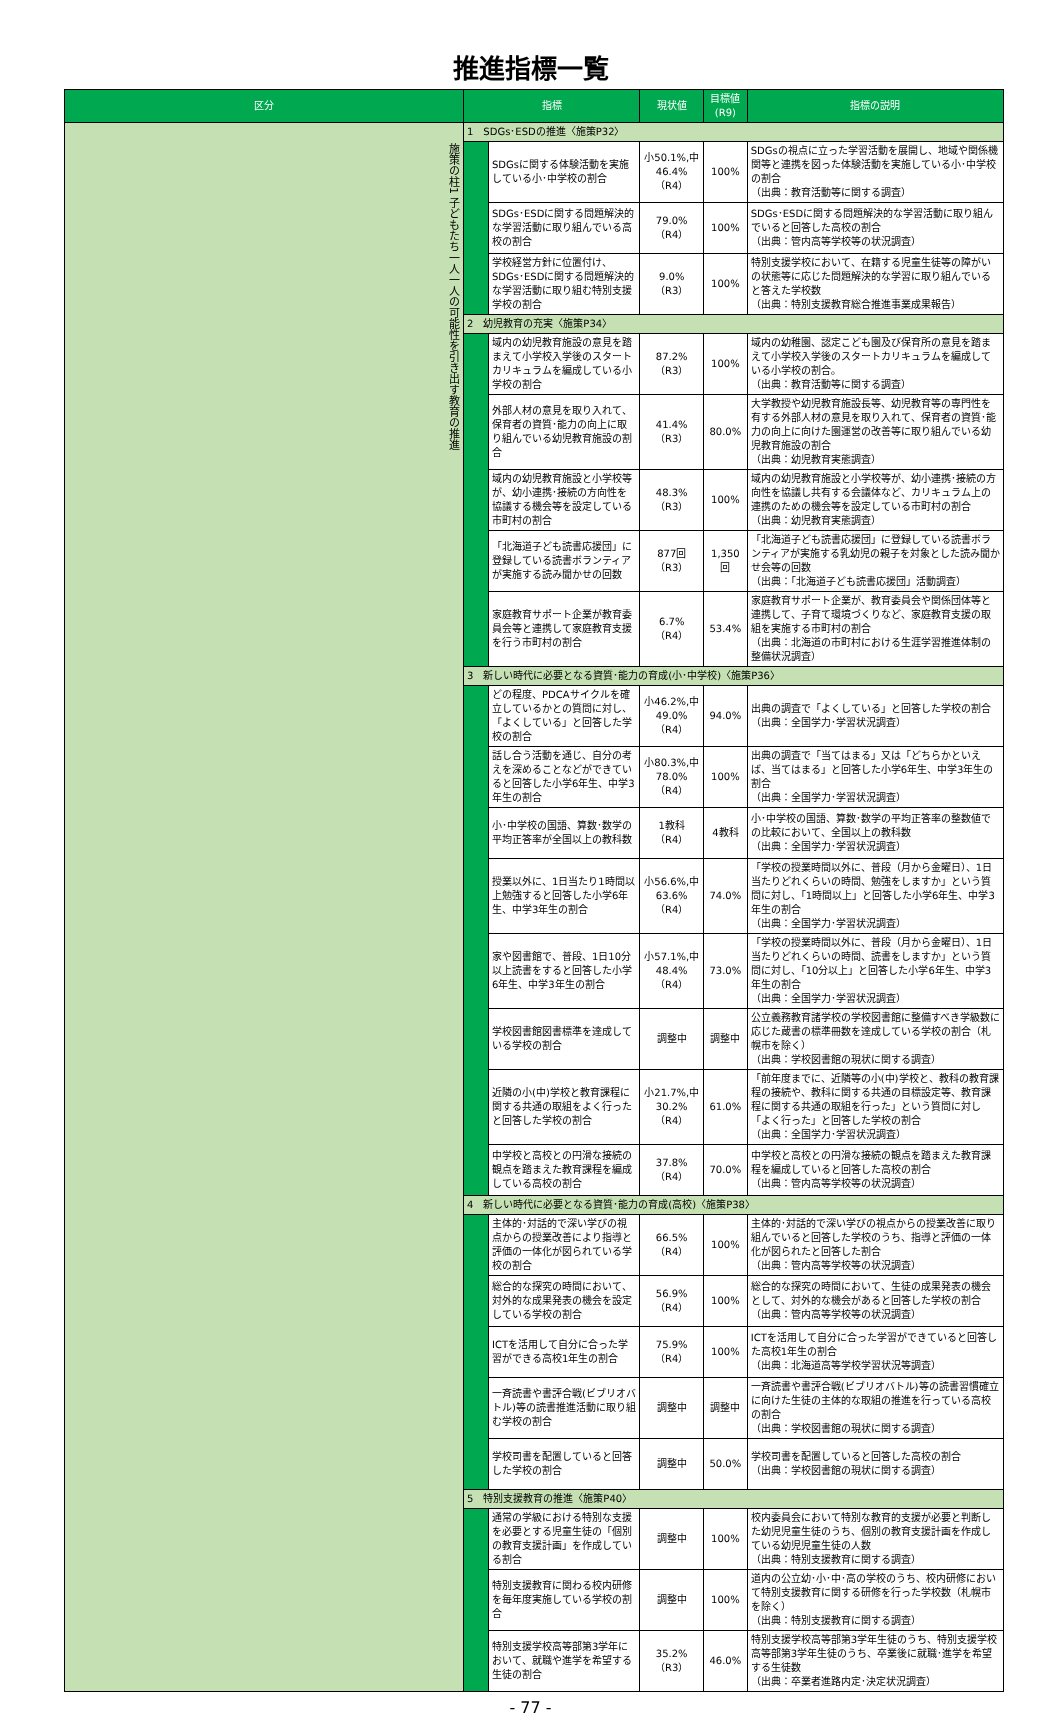推進指標一覧
| 区分 | 指標 | | 現状値 | 目標値(R9) | 指標の説明 |
| --- | --- | --- | --- | --- | --- |
| 施策の柱1 子どもたち一人一人の可能性を引き出す教育の推進 | 1 SDGs･ESDの推進〈施策P32〉 | | | | |
| | | SDGsに関する体験活動を実施している小･中学校の割合 | 小50.1%,中46.4%（R4） | 100% | SDGsの視点に立った学習活動を展開し、地域や関係機関等と連携を図った体験活動を実施している小･中学校の割合 （出典：教育活動等に関する調査） |
| | | SDGs･ESDに関する問題解決的な学習活動に取り組んでいる高校の割合 | 79.0%（R4） | 100% | SDGs･ESDに関する問題解決的な学習活動に取り組んでいると回答した高校の割合 （出典：管内高等学校等の状況調査） |
| | | 学校経営方針に位置付け、SDGs･ESDに関する問題解決的な学習活動に取り組む特別支援学校の割合 | 9.0%（R3） | 100% | 特別支援学校において、在籍する児童生徒等の障がいの状態等に応じた問題解決的な学習に取り組んでいると答えた学校数 （出典：特別支援教育総合推進事業成果報告） |
| | 2 幼児教育の充実〈施策P34〉 | | | | |
| | | 域内の幼児教育施設の意見を踏まえて小学校入学後のスタートカリキュラムを編成している小学校の割合 | 87.2%（R3） | 100% | 域内の幼稚園、認定こども園及び保育所の意見を踏まえて小学校入学後のスタートカリキュラムを編成している小学校の割合。 （出典：教育活動等に関する調査） |
| | | 外部人材の意見を取り入れて、保育者の資質･能力の向上に取り組んでいる幼児教育施設の割合 | 41.4%（R3） | 80.0% | 大学教授や幼児教育施設長等、幼児教育等の専門性を有する外部人材の意見を取り入れて、保育者の資質･能力の向上に向けた園運営の改善等に取り組んでいる幼児教育施設の割合 （出典：幼児教育実態調査） |
| | | 域内の幼児教育施設と小学校等が、幼小連携･接続の方向性を協議する機会等を設定している市町村の割合 | 48.3%（R3） | 100% | 域内の幼児教育施設と小学校等が、幼小連携･接続の方向性を協議し共有する会議体など、カリキュラム上の連携のための機会等を設定している市町村の割合 （出典：幼児教育実態調査） |
| | | 「北海道子ども読書応援団」に登録している読書ボランティアが実施する読み聞かせの回数 | 877回（R3） | 1,350回 | 「北海道子ども読書応援団」に登録している読書ボランティアが実施する乳幼児の親子を対象とした読み聞かせ会等の回数 （出典：「北海道子ども読書応援団」活動調査） |
| | | 家庭教育サポート企業が教育委員会等と連携して家庭教育支援を行う市町村の割合 | 6.7%（R4） | 53.4% | 家庭教育サポート企業が、教育委員会や関係団体等と連携して、子育て環境づくりなど、家庭教育支援の取組を実施する市町村の割合 （出典：北海道の市町村における生涯学習推進体制の整備状況調査） |
| | 3 新しい時代に必要となる資質･能力の育成(小･中学校)〈施策P36〉 | | | | |
| | | どの程度、PDCAサイクルを確立しているかとの質問に対し、「よくしている」と回答した学校の割合 | 小46.2%,中49.0%（R4） | 94.0% | 出典の調査で「よくしている」と回答した学校の割合 （出典：全国学力･学習状況調査） |
| | | 話し合う活動を通じ、自分の考えを深めることなどができていると回答した小学6年生、中学3年生の割合 | 小80.3%,中78.0%（R4） | 100% | 出典の調査で「当てはまる」又は「どちらかといえば、当てはまる」と回答した小学6年生、中学3年生の割合 （出典：全国学力･学習状況調査） |
| | | 小･中学校の国語、算数･数学の平均正答率が全国以上の教科数 | 1教科（R4） | 4教科 | 小･中学校の国語、算数･数学の平均正答率の整数値での比較において、全国以上の教科数 （出典：全国学力･学習状況調査） |
| | | 授業以外に、1日当たり1時間以上勉強すると回答した小学6年生、中学3年生の割合 | 小56.6%,中63.6%（R4） | 74.0% | 「学校の授業時間以外に、普段（月から金曜日）、1日当たりどれくらいの時間、勉強をしますか」という質問に対し、「1時間以上」と回答した小学6年生、中学3年生の割合 （出典：全国学力･学習状況調査） |
| | | 家や図書館で、普段、1日10分以上読書をすると回答した小学6年生、中学3年生の割合 | 小57.1%,中48.4%（R4） | 73.0% | 「学校の授業時間以外に、普段（月から金曜日）、1日当たりどれくらいの時間、読書をしますか」という質問に対し、「10分以上」と回答した小学6年生、中学3年生の割合 （出典：全国学力･学習状況調査） |
| | | 学校図書館図書標準を達成している学校の割合 | 調整中 | 調整中 | 公立義務教育諸学校の学校図書館に整備すべき学級数に応じた蔵書の標準冊数を達成している学校の割合（札幌市を除く） （出典：学校図書館の現状に関する調査） |
| | | 近隣の小(中)学校と教育課程に関する共通の取組をよく行ったと回答した学校の割合 | 小21.7%,中30.2%（R4） | 61.0% | 「前年度までに、近隣等の小(中)学校と、教科の教育課程の接続や、教科に関する共通の目標設定等、教育課程に関する共通の取組を行った」という質問に対し「よく行った」と回答した学校の割合 （出典：全国学力･学習状況調査） |
| | | 中学校と高校との円滑な接続の観点を踏まえた教育課程を編成している高校の割合 | 37.8%（R4） | 70.0% | 中学校と高校との円滑な接続の観点を踏まえた教育課程を編成していると回答した高校の割合 （出典：管内高等学校等の状況調査） |
| | 4 新しい時代に必要となる資質･能力の育成(高校)〈施策P38〉 | | | | |
| | | 主体的･対話的で深い学びの視点からの授業改善により指導と評価の一体化が図られている学校の割合 | 66.5%（R4） | 100% | 主体的･対話的で深い学びの視点からの授業改善に取り組んでいると回答した学校のうち、指導と評価の一体化が図られたと回答した割合 （出典：管内高等学校等の状況調査） |
| | | 総合的な探究の時間において、対外的な成果発表の機会を設定している学校の割合 | 56.9%（R4） | 100% | 総合的な探究の時間において、生徒の成果発表の機会として、対外的な機会があると回答した学校の割合 （出典：管内高等学校等の状況調査） |
| | | ICTを活用して自分に合った学習ができる高校1年生の割合 | 75.9%（R4） | 100% | ICTを活用して自分に合った学習ができていると回答した高校1年生の割合 （出典：北海道高等学校学習状況等調査） |
| | | 一斉読書や書評合戦(ビブリオバトル)等の読書推進活動に取り組む学校の割合 | 調整中 | 調整中 | 一斉読書や書評合戦(ビブリオバトル)等の読書習慣確立に向けた生徒の主体的な取組の推進を行っている高校の割合 （出典：学校図書館の現状に関する調査） |
| | | 学校司書を配置していると回答した学校の割合 | 調整中 | 50.0% | 学校司書を配置していると回答した高校の割合 （出典：学校図書館の現状に関する調査） |
| | 5 特別支援教育の推進〈施策P40〉 | | | | |
| | | 通常の学級における特別な支援を必要とする児童生徒の「個別の教育支援計画」を作成している割合 | 調整中 | 100% | 校内委員会において特別な教育的支援が必要と判断した幼児児童生徒のうち、個別の教育支援計画を作成している幼児児童生徒の人数 （出典：特別支援教育に関する調査） |
| | | 特別支援教育に関わる校内研修を毎年度実施している学校の割合 | 調整中 | 100% | 道内の公立幼･小･中･高の学校のうち、校内研修において特別支援教育に関する研修を行った学校数（札幌市を除く） （出典：特別支援教育に関する調査） |
| | | 特別支援学校高等部第3学年において、就職や進学を希望する生徒の割合 | 35.2%（R3） | 46.0% | 特別支援学校高等部第3学年生徒のうち、特別支援学校高等部第3学年生徒のうち、卒業後に就職･進学を希望する生徒数 （出典：卒業者進路内定･決定状況調査） |
- 77 -